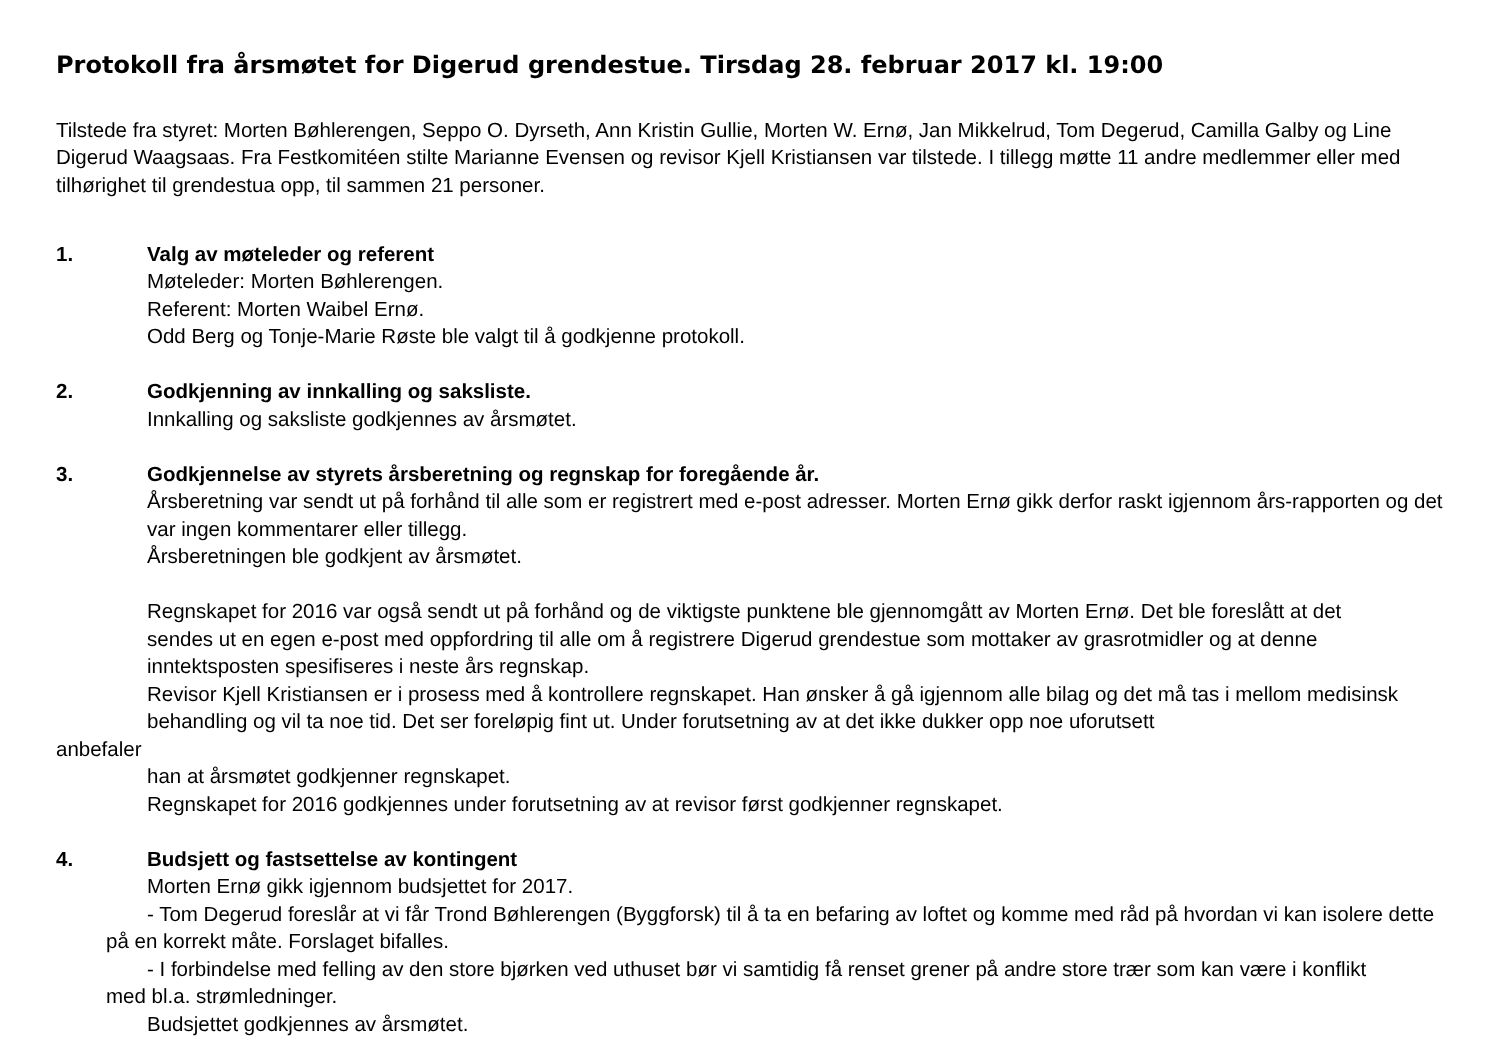Protokoll fra årsmøtet for Digerud grendestue. Tirsdag 28. februar 2017 kl. 19:00
Tilstede fra styret: Morten Bøhlerengen, Seppo O. Dyrseth, Ann Kristin Gullie, Morten W. Ernø, Jan Mikkelrud, Tom Degerud, Camilla Galby og Line Digerud Waagsaas. Fra Festkomitéen stilte Marianne Evensen og revisor Kjell Kristiansen var tilstede. I tillegg møtte 11 andre medlemmer eller med tilhørighet til grendestua opp, til sammen 21 personer.
1. Valg av møteleder og referent
Møteleder: Morten Bøhlerengen.
Referent: Morten Waibel Ernø.
Odd Berg og Tonje-Marie Røste ble valgt til å godkjenne protokoll.
2. Godkjenning av innkalling og saksliste.
Innkalling og saksliste godkjennes av årsmøtet.
3. Godkjennelse av styrets årsberetning og regnskap for foregående år.
Årsberetning var sendt ut på forhånd til alle som er registrert med e-post adresser. Morten Ernø gikk derfor raskt igjennom års-rapporten og det var ingen kommentarer eller tillegg.
Årsberetningen ble godkjent av årsmøtet.
Regnskapet for 2016 var også sendt ut på forhånd og de viktigste punktene ble gjennomgått av Morten Ernø. Det ble foreslått at det
sendes ut en egen e-post med oppfordring til alle om å registrere Digerud grendestue som mottaker av grasrotmidler og at denne inntektsposten spesifiseres i neste års regnskap.
Revisor Kjell Kristiansen er i prosess med å kontrollere regnskapet. Han ønsker å gå igjennom alle bilag og det må tas i mellom medisinsk behandling og vil ta noe tid. Det ser foreløpig fint ut. Under forutsetning av at det ikke dukker opp noe uforutsett
anbefaler
han at årsmøtet godkjenner regnskapet.
Regnskapet for 2016 godkjennes under forutsetning av at revisor først godkjenner regnskapet.
4. Budsjett og fastsettelse av kontingent
Morten Ernø gikk igjennom budsjettet for 2017.
- Tom Degerud foreslår at vi får Trond Bøhlerengen (Byggforsk) til å ta en befaring av loftet og komme med råd på hvordan vi kan isolere dette på en korrekt måte. Forslaget bifalles.
- I forbindelse med felling av den store bjørken ved uthuset bør vi samtidig få renset grener på andre store trær som kan være i konflikt
med bl.a. strømledninger.
Budsjettet godkjennes av årsmøtet.